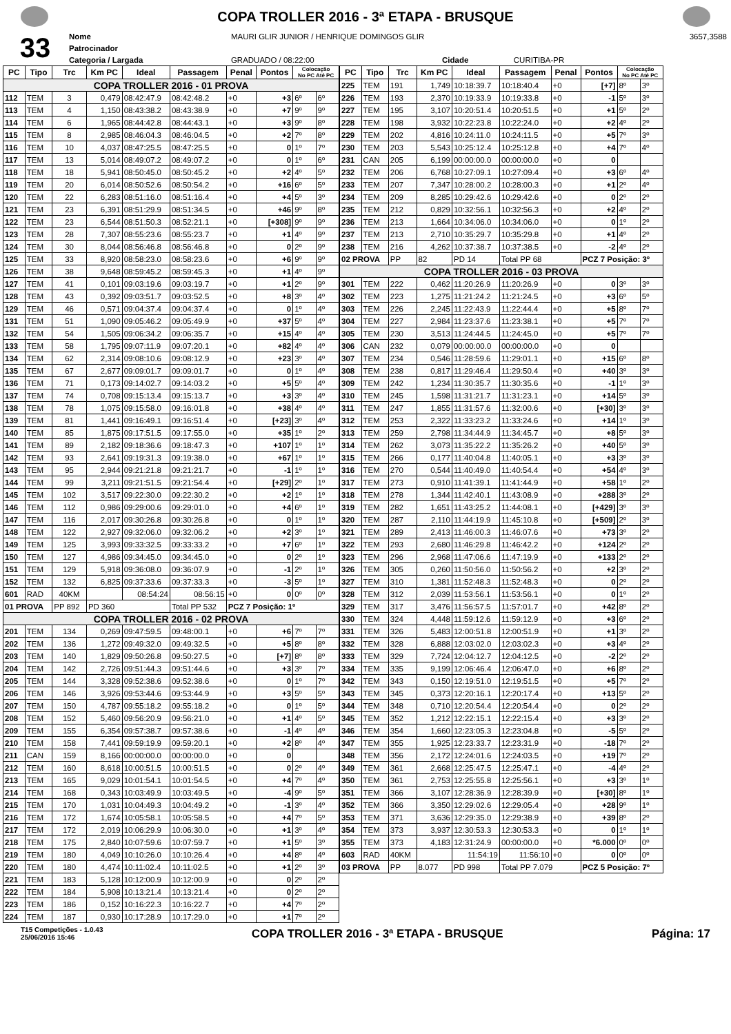COPA TROLLER 2016 - 3ª ETAPA - BRUSQUE
| 33 | Nome | MAURI GLIR JUNIOR / HENRIQUE DOMINGOS GLIR | | | 3657,3588 |
| | Patrocinador | | | | |
| | Categoria / Largada | GRADUADO / 08:22:00 | Cidade | CURITIBA-PR | |
| PC | Tipo | Trc | Km PC | Ideal | Passagem | Penal | Pontos | Colocação No PC Até PC | |
| --- | --- | --- | --- | --- | --- | --- | --- | --- | --- |
| COPA TROLLER 2016 - 01 PROVA | | | | | | | | | |
| 112 | TEM | 3 | 0,479 | 08:42:47.9 | 08:42:48.2 | +0 | +3 | 6º | 6º |
| 113 | TEM | 4 | 1,150 | 08:43:38.2 | 08:43:38.9 | +0 | +7 | 9º | 9º |
| 114 | TEM | 6 | 1,965 | 08:44:42.8 | 08:44:43.1 | +0 | +3 | 9º | 8º |
| 115 | TEM | 8 | 2,985 | 08:46:04.3 | 08:46:04.5 | +0 | +2 | 7º | 8º |
| 116 | TEM | 10 | 4,037 | 08:47:25.5 | 08:47:25.5 | +0 | 0 | 1º | 7º |
| 117 | TEM | 13 | 5,014 | 08:49:07.2 | 08:49:07.2 | +0 | 0 | 1º | 6º |
| 118 | TEM | 18 | 5,941 | 08:50:45.0 | 08:50:45.2 | +0 | +2 | 4º | 5º |
| 119 | TEM | 20 | 6,014 | 08:50:52.6 | 08:50:54.2 | +0 | +16 | 6º | 5º |
| 120 | TEM | 22 | 6,283 | 08:51:16.0 | 08:51:16.4 | +0 | +4 | 5º | 3º |
| 121 | TEM | 23 | 6,391 | 08:51:29.9 | 08:51:34.5 | +0 | +46 | 9º | 8º |
| 122 | TEM | 23 | 6,544 | 08:51:50.3 | 08:52:21.1 | +0 | [+308] | 9º | 9º |
| 123 | TEM | 28 | 7,307 | 08:55:23.6 | 08:55:23.7 | +0 | +1 | 4º | 9º |
| 124 | TEM | 30 | 8,044 | 08:56:46.8 | 08:56:46.8 | +0 | 0 | 2º | 9º |
| 125 | TEM | 33 | 8,920 | 08:58:23.0 | 08:58:23.6 | +0 | +6 | 9º | 9º |
| 126 | TEM | 38 | 9,648 | 08:59:45.2 | 08:59:45.3 | +0 | +1 | 4º | 9º |
| 127 | TEM | 41 | 0,101 | 09:03:19.6 | 09:03:19.7 | +0 | +1 | 2º | 9º |
| 128 | TEM | 43 | 0,392 | 09:03:51.7 | 09:03:52.5 | +0 | +8 | 3º | 4º |
| 129 | TEM | 46 | 0,571 | 09:04:37.4 | 09:04:37.4 | +0 | 0 | 1º | 4º |
| 131 | TEM | 51 | 1,090 | 09:05:46.2 | 09:05:49.9 | +0 | +37 | 5º | 4º |
| 132 | TEM | 54 | 1,505 | 09:06:34.2 | 09:06:35.7 | +0 | +15 | 4º | 4º |
| 133 | TEM | 58 | 1,795 | 09:07:11.9 | 09:07:20.1 | +0 | +82 | 4º | 4º |
| 134 | TEM | 62 | 2,314 | 09:08:10.6 | 09:08:12.9 | +0 | +23 | 3º | 4º |
| 135 | TEM | 67 | 2,677 | 09:09:01.7 | 09:09:01.7 | +0 | 0 | 1º | 4º |
| 136 | TEM | 71 | 0,173 | 09:14:02.7 | 09:14:03.2 | +0 | +5 | 5º | 4º |
| 137 | TEM | 74 | 0,708 | 09:15:13.4 | 09:15:13.7 | +0 | +3 | 3º | 4º |
| 138 | TEM | 78 | 1,075 | 09:15:58.0 | 09:16:01.8 | +0 | +38 | 4º | 4º |
| 139 | TEM | 81 | 1,441 | 09:16:49.1 | 09:16:51.4 | +0 | [+23] | 3º | 4º |
| 140 | TEM | 85 | 1,875 | 09:17:51.5 | 09:17:55.0 | +0 | +35 | 1º | 2º |
| 141 | TEM | 89 | 2,182 | 09:18:36.6 | 09:18:47.3 | +0 | +107 | 1º | 1º |
| 142 | TEM | 93 | 2,641 | 09:19:31.3 | 09:19:38.0 | +0 | +67 | 1º | 1º |
| 143 | TEM | 95 | 2,944 | 09:21:21.8 | 09:21:21.7 | +0 | -1 | 1º | 1º |
| 144 | TEM | 99 | 3,211 | 09:21:51.5 | 09:21:54.4 | +0 | [+29] | 2º | 1º |
| 145 | TEM | 102 | 3,517 | 09:22:30.0 | 09:22:30.2 | +0 | +2 | 1º | 1º |
| 146 | TEM | 112 | 0,986 | 09:29:00.6 | 09:29:01.0 | +0 | +4 | 6º | 1º |
| 147 | TEM | 116 | 2,017 | 09:30:26.8 | 09:30:26.8 | +0 | 0 | 1º | 1º |
| 148 | TEM | 122 | 2,927 | 09:32:06.0 | 09:32:06.2 | +0 | +2 | 3º | 1º |
| 149 | TEM | 125 | 3,993 | 09:33:32.5 | 09:33:33.2 | +0 | +7 | 6º | 1º |
| 150 | TEM | 127 | 4,986 | 09:34:45.0 | 09:34:45.0 | +0 | 0 | 2º | 1º |
| 151 | TEM | 129 | 5,918 | 09:36:08.0 | 09:36:07.9 | +0 | -1 | 2º | 1º |
| 152 | TEM | 132 | 6,825 | 09:37:33.6 | 09:37:33.3 | +0 | -3 | 5º | 1º |
| 601 | RAD | 40KM | | 08:54:24 | 08:56:15 | +0 | 0 | 0º | 0º |
| 01 PROVA | | PP 892 | PD 360 | | Total PP 532 | PCZ 7 Posição: 1º | | | |
| COPA TROLLER 2016 - 02 PROVA | | | | | | | | | |
| 201 | TEM | 134 | 0,269 | 09:47:59.5 | 09:48:00.1 | +0 | +6 | 7º | 7º |
| 202 | TEM | 136 | 1,272 | 09:49:32.0 | 09:49:32.5 | +0 | +5 | 8º | 8º |
| 203 | TEM | 140 | 1,829 | 09:50:26.8 | 09:50:27.5 | +0 | [+7] | 8º | 8º |
| 204 | TEM | 142 | 2,726 | 09:51:44.3 | 09:51:44.6 | +0 | +3 | 3º | 7º |
| 205 | TEM | 144 | 3,328 | 09:52:38.6 | 09:52:38.6 | +0 | 0 | 1º | 7º |
| 206 | TEM | 146 | 3,926 | 09:53:44.6 | 09:53:44.9 | +0 | +3 | 5º | 5º |
| 207 | TEM | 150 | 4,787 | 09:55:18.2 | 09:55:18.2 | +0 | 0 | 1º | 5º |
| 208 | TEM | 152 | 5,460 | 09:56:20.9 | 09:56:21.0 | +0 | +1 | 4º | 5º |
| 209 | TEM | 155 | 6,354 | 09:57:38.7 | 09:57:38.6 | +0 | -1 | 4º | 4º |
| 210 | TEM | 158 | 7,441 | 09:59:19.9 | 09:59:20.1 | +0 | +2 | 8º | 4º |
| 211 | CAN | 159 | 8,166 | 00:00:00.0 | 00:00:00.0 | +0 | 0 | | |
| 212 | TEM | 160 | 8,618 | 10:00:51.5 | 10:00:51.5 | +0 | 0 | 2º | 4º |
| 213 | TEM | 165 | 9,029 | 10:01:54.1 | 10:01:54.5 | +0 | +4 | 7º | 4º |
| 214 | TEM | 168 | 0,343 | 10:03:49.9 | 10:03:49.5 | +0 | -4 | 9º | 5º |
| 215 | TEM | 170 | 1,031 | 10:04:49.3 | 10:04:49.2 | +0 | -1 | 3º | 4º |
| 216 | TEM | 172 | 1,674 | 10:05:58.1 | 10:05:58.5 | +0 | +4 | 7º | 5º |
| 217 | TEM | 172 | 2,019 | 10:06:29.9 | 10:06:30.0 | +0 | +1 | 3º | 4º |
| 218 | TEM | 175 | 2,840 | 10:07:59.6 | 10:07:59.7 | +0 | +1 | 5º | 3º |
| 219 | TEM | 180 | 4,049 | 10:10:26.0 | 10:10:26.4 | +0 | +4 | 8º | 4º |
| 220 | TEM | 180 | 4,474 | 10:11:02.4 | 10:11:02.5 | +0 | +1 | 2º | 3º |
| 221 | TEM | 183 | 5,128 | 10:12:00.9 | 10:12:00.9 | +0 | 0 | 2º | 2º |
| 222 | TEM | 184 | 5,908 | 10:13:21.4 | 10:13:21.4 | +0 | 0 | 2º | 2º |
| 223 | TEM | 186 | 0,152 | 10:16:22.3 | 10:16:22.7 | +0 | +4 | 7º | 2º |
| 224 | TEM | 187 | 0,930 | 10:17:28.9 | 10:17:29.0 | +0 | +1 | 7º | 2º |
| PC | Tipo | Trc | Km PC | Ideal | Passagem | Penal | Pontos | Colocação No PC Até PC | |
| --- | --- | --- | --- | --- | --- | --- | --- | --- | --- |
| 225 | TEM | 191 | 1,749 | 10:18:39.7 | 10:18:40.4 | +0 | [+7] | 8º | 3º |
| 226 | TEM | 193 | 2,370 | 10:19:33.9 | 10:19:33.8 | +0 | -1 | 5º | 3º |
| 227 | TEM | 195 | 3,107 | 10:20:51.4 | 10:20:51.5 | +0 | +1 | 5º | 2º |
| 228 | TEM | 198 | 3,932 | 10:22:23.8 | 10:22:24.0 | +0 | +2 | 4º | 2º |
| 229 | TEM | 202 | 4,816 | 10:24:11.0 | 10:24:11.5 | +0 | +5 | 7º | 3º |
| 230 | TEM | 203 | 5,543 | 10:25:12.4 | 10:25:12.8 | +0 | +4 | 7º | 4º |
| 231 | CAN | 205 | 6,199 | 00:00:00.0 | 00:00:00.0 | +0 | 0 | | |
| 232 | TEM | 206 | 6,768 | 10:27:09.1 | 10:27:09.4 | +0 | +3 | 6º | 4º |
| 233 | TEM | 207 | 7,347 | 10:28:00.2 | 10:28:00.3 | +0 | +1 | 2º | 4º |
| 234 | TEM | 209 | 8,285 | 10:29:42.6 | 10:29:42.6 | +0 | 0 | 2º | 2º |
| 235 | TEM | 212 | 0,829 | 10:32:56.1 | 10:32:56.3 | +0 | +2 | 4º | 2º |
| 236 | TEM | 213 | 1,664 | 10:34:06.0 | 10:34:06.0 | +0 | 0 | 1º | 2º |
| 237 | TEM | 213 | 2,710 | 10:35:29.7 | 10:35:29.8 | +0 | +1 | 4º | 2º |
| 238 | TEM | 216 | 4,262 | 10:37:38.7 | 10:37:38.5 | +0 | -2 | 4º | 2º |
| 02 PROVA | | PP | 82 | PD 14 | Total PP 68 | | PCZ 7 Posição: 3º | | |
| COPA TROLLER 2016 - 03 PROVA | | | | | | | | | |
| 301 | TEM | 222 | 0,462 | 11:20:26.9 | 11:20:26.9 | +0 | 0 | 3º | 3º |
| 302 | TEM | 223 | 1,275 | 11:21:24.2 | 11:21:24.5 | +0 | +3 | 6º | 5º |
| 303 | TEM | 226 | 2,245 | 11:22:43.9 | 11:22:44.4 | +0 | +5 | 8º | 7º |
| 304 | TEM | 227 | 2,984 | 11:23:37.6 | 11:23:38.1 | +0 | +5 | 7º | 7º |
| 305 | TEM | 230 | 3,513 | 11:24:44.5 | 11:24:45.0 | +0 | +5 | 7º | 7º |
| 306 | CAN | 232 | 0,079 | 00:00:00.0 | 00:00:00.0 | +0 | 0 | | |
| 307 | TEM | 234 | 0,546 | 11:28:59.6 | 11:29:01.1 | +0 | +15 | 6º | 8º |
| 308 | TEM | 238 | 0,817 | 11:29:46.4 | 11:29:50.4 | +0 | +40 | 3º | 3º |
| 309 | TEM | 242 | 1,234 | 11:30:35.7 | 11:30:35.6 | +0 | -1 | 1º | 3º |
| 310 | TEM | 245 | 1,598 | 11:31:21.7 | 11:31:23.1 | +0 | +14 | 5º | 3º |
| 311 | TEM | 247 | 1,855 | 11:31:57.6 | 11:32:00.6 | +0 | [+30] | 3º | 3º |
| 312 | TEM | 253 | 2,322 | 11:33:23.2 | 11:33:24.6 | +0 | +14 | 1º | 3º |
| 313 | TEM | 259 | 2,798 | 11:34:44.9 | 11:34:45.7 | +0 | +8 | 5º | 3º |
| 314 | TEM | 262 | 3,073 | 11:35:22.2 | 11:35:26.2 | +0 | +40 | 5º | 3º |
| 315 | TEM | 266 | 0,177 | 11:40:04.8 | 11:40:05.1 | +0 | +3 | 3º | 3º |
| 316 | TEM | 270 | 0,544 | 11:40:49.0 | 11:40:54.4 | +0 | +54 | 4º | 3º |
| 317 | TEM | 273 | 0,910 | 11:41:39.1 | 11:41:44.9 | +0 | +58 | 1º | 2º |
| 318 | TEM | 278 | 1,344 | 11:42:40.1 | 11:43:08.9 | +0 | +288 | 3º | 2º |
| 319 | TEM | 282 | 1,651 | 11:43:25.2 | 11:44:08.1 | +0 | [+429] | 3º | 3º |
| 320 | TEM | 287 | 2,110 | 11:44:19.9 | 11:45:10.8 | +0 | [+509] | 2º | 3º |
| 321 | TEM | 289 | 2,413 | 11:46:00.3 | 11:46:07.6 | +0 | +73 | 3º | 2º |
| 322 | TEM | 293 | 2,680 | 11:46:29.8 | 11:46:42.2 | +0 | +124 | 2º | 2º |
| 323 | TEM | 296 | 2,968 | 11:47:06.6 | 11:47:19.9 | +0 | +133 | 2º | 2º |
| 326 | TEM | 305 | 0,260 | 11:50:56.0 | 11:50:56.2 | +0 | +2 | 3º | 2º |
| 327 | TEM | 310 | 1,381 | 11:52:48.3 | 11:52:48.3 | +0 | 0 | 2º | 2º |
| 328 | TEM | 312 | 2,039 | 11:53:56.1 | 11:53:56.1 | +0 | 0 | 1º | 2º |
| 329 | TEM | 317 | 3,476 | 11:56:57.5 | 11:57:01.7 | +0 | +42 | 8º | 2º |
| 330 | TEM | 324 | 4,448 | 11:59:12.6 | 11:59:12.9 | +0 | +3 | 6º | 2º |
| 331 | TEM | 326 | 5,483 | 12:00:51.8 | 12:00:51.9 | +0 | +1 | 3º | 2º |
| 332 | TEM | 328 | 6,888 | 12:03:02.0 | 12:03:02.3 | +0 | +3 | 4º | 2º |
| 333 | TEM | 329 | 7,724 | 12:04:12.7 | 12:04:12.5 | +0 | -2 | 2º | 2º |
| 334 | TEM | 335 | 9,199 | 12:06:46.4 | 12:06:47.0 | +0 | +6 | 8º | 2º |
| 342 | TEM | 343 | 0,150 | 12:19:51.0 | 12:19:51.5 | +0 | +5 | 7º | 2º |
| 343 | TEM | 345 | 0,373 | 12:20:16.1 | 12:20:17.4 | +0 | +13 | 5º | 2º |
| 344 | TEM | 348 | 0,710 | 12:20:54.4 | 12:20:54.4 | +0 | 0 | 2º | 2º |
| 345 | TEM | 352 | 1,212 | 12:22:15.1 | 12:22:15.4 | +0 | +3 | 3º | 2º |
| 346 | TEM | 354 | 1,660 | 12:23:05.3 | 12:23:04.8 | +0 | -5 | 5º | 2º |
| 347 | TEM | 355 | 1,925 | 12:23:33.7 | 12:23:31.9 | +0 | -18 | 7º | 2º |
| 348 | TEM | 356 | 2,172 | 12:24:01.6 | 12:24:03.5 | +0 | +19 | 7º | 2º |
| 349 | TEM | 361 | 2,668 | 12:25:47.5 | 12:25:47.1 | +0 | -4 | 4º | 2º |
| 350 | TEM | 361 | 2,753 | 12:25:55.8 | 12:25:56.1 | +0 | +3 | 3º | 1º |
| 351 | TEM | 366 | 3,107 | 12:28:36.9 | 12:28:39.9 | +0 | [+30] | 8º | 1º |
| 352 | TEM | 366 | 3,350 | 12:29:02.6 | 12:29:05.4 | +0 | +28 | 9º | 1º |
| 353 | TEM | 371 | 3,636 | 12:29:35.0 | 12:29:38.9 | +0 | +39 | 8º | 2º |
| 354 | TEM | 373 | 3,937 | 12:30:53.3 | 12:30:53.3 | +0 | 0 | 1º | 1º |
| 355 | TEM | 373 | 4,183 | 12:31:24.9 | 00:00:00.0 | +0 | *6.000 | 0º | 0º |
| 603 | RAD | 40KM | | 11:54:19 | 11:56:10 | +0 | 0 | 0º | 0º |
| 03 PROVA | | PP | 8.077 | PD 998 | Total PP 7.079 | | PCZ 5 Posição: 7º | | |
T15 Competições - 1.0.43
25/06/2016 15:46
COPA TROLLER 2016 - 3ª ETAPA - BRUSQUE
Página: 17